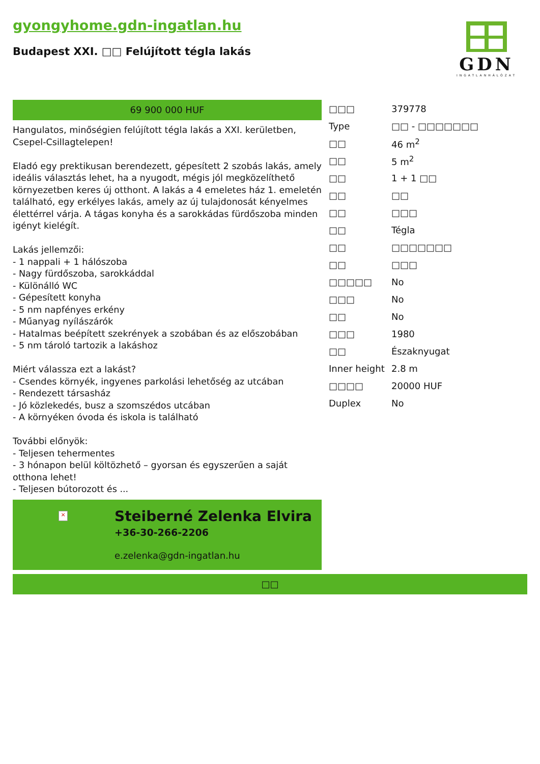gyongyhome.gdn-ingatlan.hu
Budapest XXI. □□ Felújított tégla lakás
GDN
INGATLANHÁLÓZAT
69 900 000 HUF
Hangulatos, minőségien felújított tégla lakás a XXI. kerületben, Csepel-Csillagtelepen!
Eladó egy prektikusan berendezett, gépesített 2 szobás lakás, amely ideális választás lehet, ha a nyugodt, mégis jól megközelíthető környezetben keres új otthont. A lakás a 4 emeletes ház 1. emeletén található, egy erkélyes lakás, amely az új tulajdonosát kényelmes élettérrel várja. A tágas konyha és a sarokkádas fürdőszoba minden igényt kielégít.
Lakás jellemzői:
- 1 nappali + 1 hálószoba
- Nagy fürdőszoba, sarokkáddal
- Különálló WC
- Gépesített konyha
- 5 nm napfényes erkény
- Műanyag nyílászárók
- Hatalmas beépített szekrények a szobában és az előszobában
- 5 nm tároló tartozik a lakáshoz
Miért válassza ezt a lakást?
- Csendes környék, ingyenes parkolási lehetőség az utcában
- Rendezett társasház
- Jó közlekedés, busz a szomszédos utcában
- A környéken óvoda és iskola is található
További előnyök:
- Teljesen tehermentes
- 3 hónapon belül költözhető – gyorsan és egyszerűen a saját otthona lehet!
- Teljesen bútorozott és ...
×
Steiberné Zelenka Elvira
+36-30-266-2206
e.zelenka@gdn-ingatlan.hu
| □□□ | 379778 |
| Type | □□ - □□□□□□□ |
| □□ | 46 m<sup>2</sup> |
| □□ | 5 m<sup>2</sup> |
| □□ | 1 + 1 □□ |
| □□ | □□ |
| □□ | □□□ |
| □□ | Tégla |
| □□ | □□□□□□□ |
| □□ | □□□ |
| □□□□□ | No |
| □□□ | No |
| □□ | No |
| □□□ | 1980 |
| □□ | Északnyugat |
| Inner height | 2.8 m |
| □□□□ | 20000 HUF |
| Duplex | No |
□□